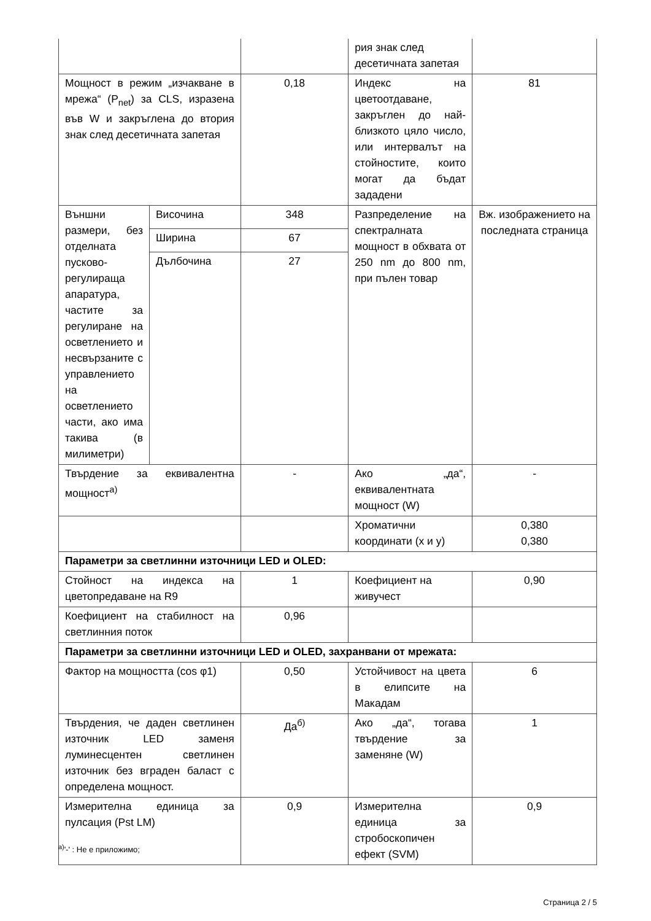| | | | рия знак след десетичната запетая | |
| Мощност в режим „изчакване в мрежа“ (P<sub>net</sub>) за CLS, изразена във W и закръглена до втория знак след десетичната запетая | | 0,18 | Индекс на цветоотдаване, закръглен до най-близкото цяло число, или интервалът на стойностите, които могат да бъдат зададени | 81 |
| Външни размери, без отделната пусково-регулираща апаратура, частите за регулиране на осветлението и несвързаните с управлението на осветлението части, ако има такива (в милиметри) | Височина | 348 | Разпределение на спектралната мощност в обхвата от 250 nm до 800 nm, при пълен товар | Вж. изображението на последната страница |
| | Ширина | 67 | | |
| | Дълбочина | 27 | | |
| Твърдение за еквивалентна мощност<sup>а)</sup> | | - | Ако „да“, еквивалентната мощност (W) | - |
| | | | Хроматични координати (x и y) | 0,380 0,380 |
| Параметри за светлинни източници LED и OLED: | | | | |
| Стойност на индекса на цветопредаване на R9 | | 1 | Коефициент на живучест | 0,90 |
| Коефициент на стабилност на светлинния поток | | 0,96 | | |
| Параметри за светлинни източници LED и OLED, захранвани от мрежата: | | | | |
| Фактор на мощността (cos φ1) | | 0,50 | Устойчивост на цвета в елипсите на Макадам | 6 |
| Твърдения, че даден светлинен източник LED заменя луминесцентен светлинен източник без вграден баласт с определена мощност. | | Да<sup>б)</sup> | Ако „да“, тогава твърдение за заменяне (W) | 1 |
| Измерителна единица за пулсация (Pst LM) | | 0,9 | Измерителна единица за стробоскопичен ефект (SVM) | 0,9 |
<sup>a)</sup> '-' : Не е приложимо;
Страница 2 / 5